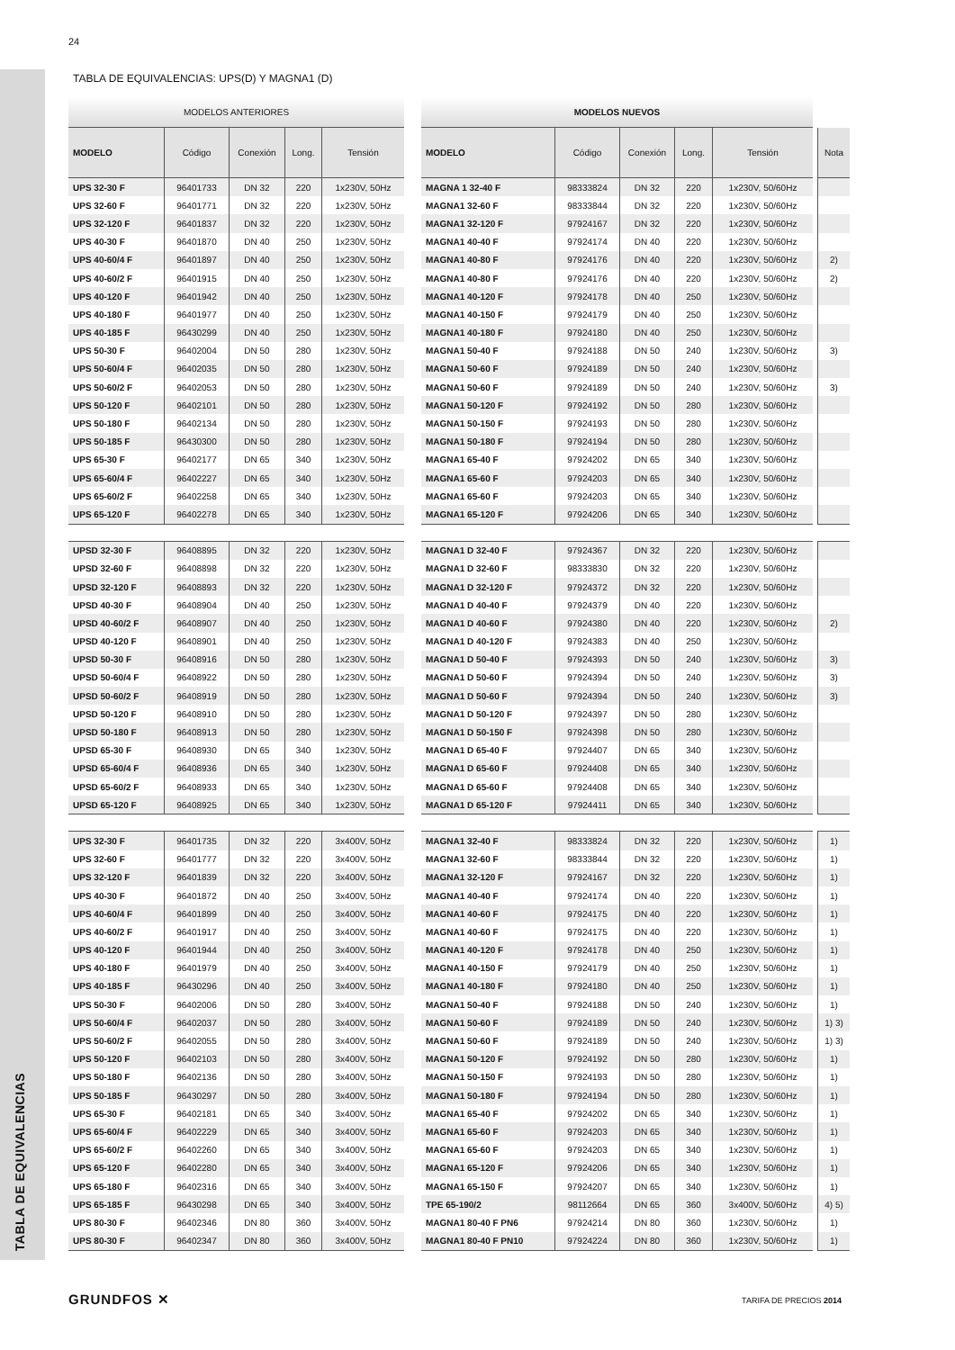TABLA DE EQUIVALENCIAS
24
TABLA DE EQUIVALENCIAS: UPS(D) Y MAGNA1 (D)
| MODELOS ANTERIORES | | | | | | MODELOS NUEVOS | | | | | | |
| --- | --- | --- | --- | --- | --- | --- | --- | --- | --- | --- | --- | --- |
| MODELO | Código | Conexión | Long. | Tensión | | MODELO | Código | Conexión | Long. | Tensión | | Nota |
| UPS 32-30 F | 96401733 | DN 32 | 220 | 1x230V, 50Hz | | MAGNA 1 32-40 F | 98333824 | DN 32 | 220 | 1x230V, 50/60Hz | | |
| UPS 32-60 F | 96401771 | DN 32 | 220 | 1x230V, 50Hz | | MAGNA1 32-60 F | 98333844 | DN 32 | 220 | 1x230V, 50/60Hz | | |
| UPS 32-120 F | 96401837 | DN 32 | 220 | 1x230V, 50Hz | | MAGNA1 32-120 F | 97924167 | DN 32 | 220 | 1x230V, 50/60Hz | | |
| UPS 40-30 F | 96401870 | DN 40 | 250 | 1x230V, 50Hz | | MAGNA1 40-40 F | 97924174 | DN 40 | 220 | 1x230V, 50/60Hz | | |
| UPS 40-60/4 F | 96401897 | DN 40 | 250 | 1x230V, 50Hz | | MAGNA1 40-80 F | 97924176 | DN 40 | 220 | 1x230V, 50/60Hz | | 2) |
| UPS 40-60/2 F | 96401915 | DN 40 | 250 | 1x230V, 50Hz | | MAGNA1 40-80 F | 97924176 | DN 40 | 220 | 1x230V, 50/60Hz | | 2) |
| UPS 40-120 F | 96401942 | DN 40 | 250 | 1x230V, 50Hz | | MAGNA1 40-120 F | 97924178 | DN 40 | 250 | 1x230V, 50/60Hz | | |
| UPS 40-180 F | 96401977 | DN 40 | 250 | 1x230V, 50Hz | | MAGNA1 40-150 F | 97924179 | DN 40 | 250 | 1x230V, 50/60Hz | | |
| UPS 40-185 F | 96430299 | DN 40 | 250 | 1x230V, 50Hz | | MAGNA1 40-180 F | 97924180 | DN 40 | 250 | 1x230V, 50/60Hz | | |
| UPS 50-30 F | 96402004 | DN 50 | 280 | 1x230V, 50Hz | | MAGNA1 50-40 F | 97924188 | DN 50 | 240 | 1x230V, 50/60Hz | | 3) |
| UPS 50-60/4 F | 96402035 | DN 50 | 280 | 1x230V, 50Hz | | MAGNA1 50-60 F | 97924189 | DN 50 | 240 | 1x230V, 50/60Hz | | |
| UPS 50-60/2 F | 96402053 | DN 50 | 280 | 1x230V, 50Hz | | MAGNA1 50-60 F | 97924189 | DN 50 | 240 | 1x230V, 50/60Hz | | 3) |
| UPS 50-120 F | 96402101 | DN 50 | 280 | 1x230V, 50Hz | | MAGNA1 50-120 F | 97924192 | DN 50 | 280 | 1x230V, 50/60Hz | | |
| UPS 50-180 F | 96402134 | DN 50 | 280 | 1x230V, 50Hz | | MAGNA1 50-150 F | 97924193 | DN 50 | 280 | 1x230V, 50/60Hz | | |
| UPS 50-185 F | 96430300 | DN 50 | 280 | 1x230V, 50Hz | | MAGNA1 50-180 F | 97924194 | DN 50 | 280 | 1x230V, 50/60Hz | | |
| UPS 65-30 F | 96402177 | DN 65 | 340 | 1x230V, 50Hz | | MAGNA1 65-40 F | 97924202 | DN 65 | 340 | 1x230V, 50/60Hz | | |
| UPS 65-60/4 F | 96402227 | DN 65 | 340 | 1x230V, 50Hz | | MAGNA1 65-60 F | 97924203 | DN 65 | 340 | 1x230V, 50/60Hz | | |
| UPS 65-60/2 F | 96402258 | DN 65 | 340 | 1x230V, 50Hz | | MAGNA1 65-60 F | 97924203 | DN 65 | 340 | 1x230V, 50/60Hz | | |
| UPS 65-120 F | 96402278 | DN 65 | 340 | 1x230V, 50Hz | | MAGNA1 65-120 F | 97924206 | DN 65 | 340 | 1x230V, 50/60Hz | | |
| UPSD 32-30 F | 96408895 | DN 32 | 220 | 1x230V, 50Hz | | MAGNA1 D 32-40 F | 97924367 | DN 32 | 220 | 1x230V, 50/60Hz | | |
| UPSD 32-60 F | 96408898 | DN 32 | 220 | 1x230V, 50Hz | | MAGNA1 D 32-60 F | 98333830 | DN 32 | 220 | 1x230V, 50/60Hz | | |
| UPSD 32-120 F | 96408893 | DN 32 | 220 | 1x230V, 50Hz | | MAGNA1 D 32-120 F | 97924372 | DN 32 | 220 | 1x230V, 50/60Hz | | |
| UPSD 40-30 F | 96408904 | DN 40 | 250 | 1x230V, 50Hz | | MAGNA1 D 40-40 F | 97924379 | DN 40 | 220 | 1x230V, 50/60Hz | | |
| UPSD 40-60/2 F | 96408907 | DN 40 | 250 | 1x230V, 50Hz | | MAGNA1 D 40-60 F | 97924380 | DN 40 | 220 | 1x230V, 50/60Hz | | 2) |
| UPSD 40-120 F | 96408901 | DN 40 | 250 | 1x230V, 50Hz | | MAGNA1 D 40-120 F | 97924383 | DN 40 | 250 | 1x230V, 50/60Hz | | |
| UPSD 50-30 F | 96408916 | DN 50 | 280 | 1x230V, 50Hz | | MAGNA1 D 50-40 F | 97924393 | DN 50 | 240 | 1x230V, 50/60Hz | | 3) |
| UPSD 50-60/4 F | 96408922 | DN 50 | 280 | 1x230V, 50Hz | | MAGNA1 D 50-60 F | 97924394 | DN 50 | 240 | 1x230V, 50/60Hz | | 3) |
| UPSD 50-60/2 F | 96408919 | DN 50 | 280 | 1x230V, 50Hz | | MAGNA1 D 50-60 F | 97924394 | DN 50 | 240 | 1x230V, 50/60Hz | | 3) |
| UPSD 50-120 F | 96408910 | DN 50 | 280 | 1x230V, 50Hz | | MAGNA1 D 50-120 F | 97924397 | DN 50 | 280 | 1x230V, 50/60Hz | | |
| UPSD 50-180 F | 96408913 | DN 50 | 280 | 1x230V, 50Hz | | MAGNA1 D 50-150 F | 97924398 | DN 50 | 280 | 1x230V, 50/60Hz | | |
| UPSD 65-30 F | 96408930 | DN 65 | 340 | 1x230V, 50Hz | | MAGNA1 D 65-40 F | 97924407 | DN 65 | 340 | 1x230V, 50/60Hz | | |
| UPSD 65-60/4 F | 96408936 | DN 65 | 340 | 1x230V, 50Hz | | MAGNA1 D 65-60 F | 97924408 | DN 65 | 340 | 1x230V, 50/60Hz | | |
| UPSD 65-60/2 F | 96408933 | DN 65 | 340 | 1x230V, 50Hz | | MAGNA1 D 65-60 F | 97924408 | DN 65 | 340 | 1x230V, 50/60Hz | | |
| UPSD 65-120 F | 96408925 | DN 65 | 340 | 1x230V, 50Hz | | MAGNA1 D 65-120 F | 97924411 | DN 65 | 340 | 1x230V, 50/60Hz | | |
| UPS 32-30 F | 96401735 | DN 32 | 220 | 3x400V, 50Hz | | MAGNA1 32-40 F | 98333824 | DN 32 | 220 | 1x230V, 50/60Hz | | 1) |
| UPS 32-60 F | 96401777 | DN 32 | 220 | 3x400V, 50Hz | | MAGNA1 32-60 F | 98333844 | DN 32 | 220 | 1x230V, 50/60Hz | | 1) |
| UPS 32-120 F | 96401839 | DN 32 | 220 | 3x400V, 50Hz | | MAGNA1 32-120 F | 97924167 | DN 32 | 220 | 1x230V, 50/60Hz | | 1) |
| UPS 40-30 F | 96401872 | DN 40 | 250 | 3x400V, 50Hz | | MAGNA1 40-40 F | 97924174 | DN 40 | 220 | 1x230V, 50/60Hz | | 1) |
| UPS 40-60/4 F | 96401899 | DN 40 | 250 | 3x400V, 50Hz | | MAGNA1 40-60 F | 97924175 | DN 40 | 220 | 1x230V, 50/60Hz | | 1) |
| UPS 40-60/2 F | 96401917 | DN 40 | 250 | 3x400V, 50Hz | | MAGNA1 40-60 F | 97924175 | DN 40 | 220 | 1x230V, 50/60Hz | | 1) |
| UPS 40-120 F | 96401944 | DN 40 | 250 | 3x400V, 50Hz | | MAGNA1 40-120 F | 97924178 | DN 40 | 250 | 1x230V, 50/60Hz | | 1) |
| UPS 40-180 F | 96401979 | DN 40 | 250 | 3x400V, 50Hz | | MAGNA1 40-150 F | 97924179 | DN 40 | 250 | 1x230V, 50/60Hz | | 1) |
| UPS 40-185 F | 96430296 | DN 40 | 250 | 3x400V, 50Hz | | MAGNA1 40-180 F | 97924180 | DN 40 | 250 | 1x230V, 50/60Hz | | 1) |
| UPS 50-30 F | 96402006 | DN 50 | 280 | 3x400V, 50Hz | | MAGNA1 50-40 F | 97924188 | DN 50 | 240 | 1x230V, 50/60Hz | | 1) |
| UPS 50-60/4 F | 96402037 | DN 50 | 280 | 3x400V, 50Hz | | MAGNA1 50-60 F | 97924189 | DN 50 | 240 | 1x230V, 50/60Hz | | 1) 3) |
| UPS 50-60/2 F | 96402055 | DN 50 | 280 | 3x400V, 50Hz | | MAGNA1 50-60 F | 97924189 | DN 50 | 240 | 1x230V, 50/60Hz | | 1) 3) |
| UPS 50-120 F | 96402103 | DN 50 | 280 | 3x400V, 50Hz | | MAGNA1 50-120 F | 97924192 | DN 50 | 280 | 1x230V, 50/60Hz | | 1) |
| UPS 50-180 F | 96402136 | DN 50 | 280 | 3x400V, 50Hz | | MAGNA1 50-150 F | 97924193 | DN 50 | 280 | 1x230V, 50/60Hz | | 1) |
| UPS 50-185 F | 96430297 | DN 50 | 280 | 3x400V, 50Hz | | MAGNA1 50-180 F | 97924194 | DN 50 | 280 | 1x230V, 50/60Hz | | 1) |
| UPS 65-30 F | 96402181 | DN 65 | 340 | 3x400V, 50Hz | | MAGNA1 65-40 F | 97924202 | DN 65 | 340 | 1x230V, 50/60Hz | | 1) |
| UPS 65-60/4 F | 96402229 | DN 65 | 340 | 3x400V, 50Hz | | MAGNA1 65-60 F | 97924203 | DN 65 | 340 | 1x230V, 50/60Hz | | 1) |
| UPS 65-60/2 F | 96402260 | DN 65 | 340 | 3x400V, 50Hz | | MAGNA1 65-60 F | 97924203 | DN 65 | 340 | 1x230V, 50/60Hz | | 1) |
| UPS 65-120 F | 96402280 | DN 65 | 340 | 3x400V, 50Hz | | MAGNA1 65-120 F | 97924206 | DN 65 | 340 | 1x230V, 50/60Hz | | 1) |
| UPS 65-180 F | 96402316 | DN 65 | 340 | 3x400V, 50Hz | | MAGNA1 65-150 F | 97924207 | DN 65 | 340 | 1x230V, 50/60Hz | | 1) |
| UPS 65-185 F | 96430298 | DN 65 | 340 | 3x400V, 50Hz | | TPE 65-190/2 | 98112664 | DN 65 | 360 | 3x400V, 50/60Hz | | 4) 5) |
| UPS 80-30 F | 96402346 | DN 80 | 360 | 3x400V, 50Hz | | MAGNA1 80-40 F PN6 | 97924214 | DN 80 | 360 | 1x230V, 50/60Hz | | 1) |
| UPS 80-30 F | 96402347 | DN 80 | 360 | 3x400V, 50Hz | | MAGNA1 80-40 F PN10 | 97924224 | DN 80 | 360 | 1x230V, 50/60Hz | | 1) |
GRUNDFOS ✕ TARIFA DE PRECIOS 2014